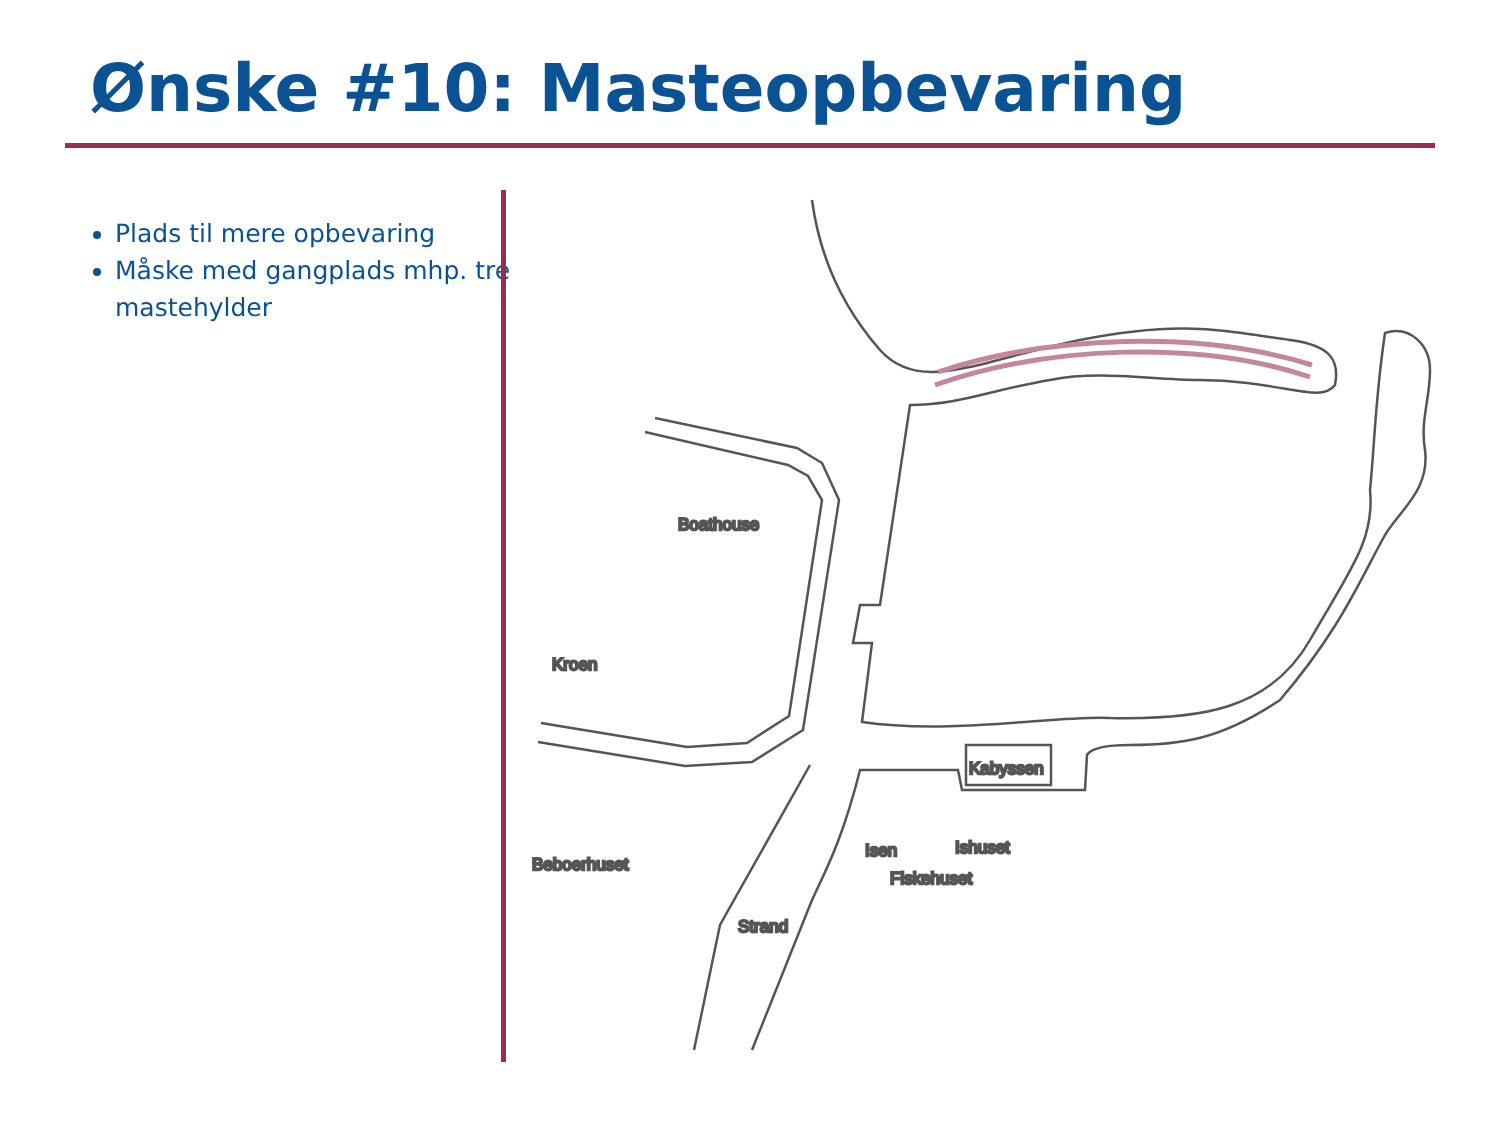Ønske #10: Masteopbevaring
Plads til mere opbevaring
Måske med gangplads mhp. tre mastehylder
Boathouse
Kroen
Beboerhuset
Kabyssen
Isen
Ishuset
Fiskehuset
Strand